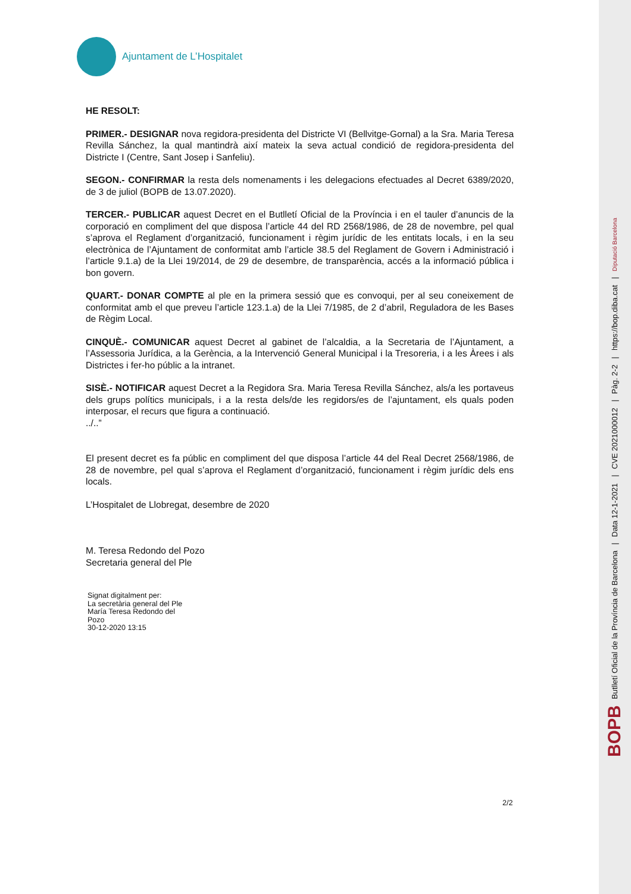Ajuntament de L’Hospitalet
HE RESOLT:
PRIMER.- DESIGNAR nova regidora-presidenta del Districte VI (Bellvitge-Gornal) a la Sra. Maria Teresa Revilla Sánchez, la qual mantindrà així mateix la seva actual condició de regidora-presidenta del Districte I (Centre, Sant Josep i Sanfeliu).
SEGON.- CONFIRMAR la resta dels nomenaments i les delegacions efectuades al Decret 6389/2020, de 3 de juliol (BOPB de 13.07.2020).
TERCER.- PUBLICAR aquest Decret en el Butlletí Oficial de la Província i en el tauler d’anuncis de la corporació en compliment del que disposa l’article 44 del RD 2568/1986, de 28 de novembre, pel qual s’aprova el Reglament d’organització, funcionament i règim jurídic de les entitats locals, i en la seu electrònica de l’Ajuntament de conformitat amb l’article 38.5 del Reglament de Govern i Administració i l’article 9.1.a) de la Llei 19/2014, de 29 de desembre, de transparència, accés a la informació pública i bon govern.
QUART.- DONAR COMPTE al ple en la primera sessió que es convoqui, per al seu coneixement de conformitat amb el que preveu l’article 123.1.a) de la Llei 7/1985, de 2 d’abril, Reguladora de les Bases de Règim Local.
CINQUÈ.- COMUNICAR aquest Decret al gabinet de l’alcaldia, a la Secretaria de l’Ajuntament, a l’Assessoria Jurídica, a la Gerència, a la Intervenció General Municipal i la Tresoreria, i a les Àrees i als Districtes i fer-ho públic a la intranet.
SISÈ.- NOTIFICAR aquest Decret a la Regidora Sra. Maria Teresa Revilla Sánchez, als/a les portaveus dels grups polítics municipals, i a la resta dels/de les regidors/es de l’ajuntament, els quals poden interposar, el recurs que figura a continuació.
../..”
El present decret es fa públic en compliment del que disposa l’article 44 del Real Decret 2568/1986, de 28 de novembre, pel qual s’aprova el Reglament d’organització, funcionament i règim jurídic dels ens locals.
L’Hospitalet de Llobregat, desembre de 2020
M. Teresa Redondo del Pozo
Secretaria general del Ple
Signat digitalment per:
La secretària general del Ple
María Teresa Redondo del
Pozo
30-12-2020 13:15
2/2
BOPB Butlletí Oficial de la Província de Barcelona | Data 12-1-2021 | CVE 2021000012 | Pàg. 2-2 | https://bop.diba.cat | Diputació Barcelona